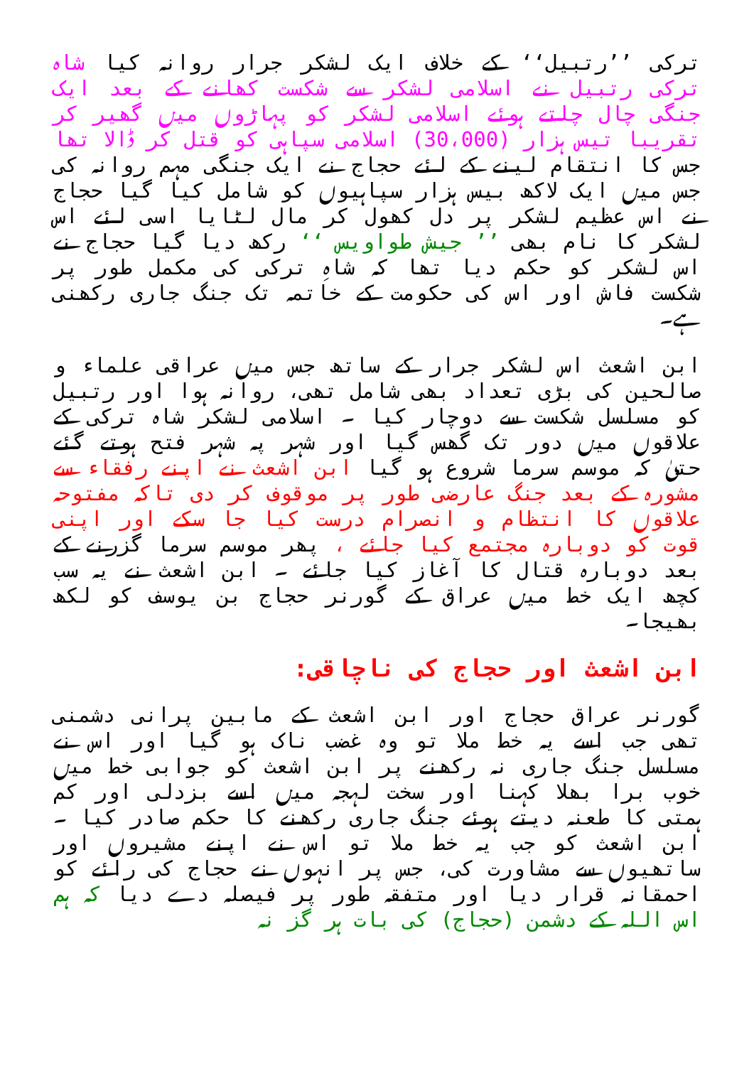ترکی ’’رتبیل‘‘ کے خلاف ایک لشکر جرار روانہ کیا شاہ ترکی رتبیل نے اسلامی لشکر سے شکست کھانے کے بعد ایک جنگی چال چلتے ہوئے اسلامی لشکر کو پہاڑوں میں گھیر کر تقریبا تیس ہزار (30،000) اسلامی سپاہی کو قتل کر ڈالا تھا جس کا انتقام لینے کے لئے حجاج نے ایک جنگی مہم روانہ کی جس میں ایک لاکھ بیس ہزار سپاہیوں کو شامل کیا گیا حجاج نے اس عظیم لشکر پر دل کھول کر مال لٹایا اسی لئے اس لشکر کا نام بھی ’’ جیش طواویس ‘‘ رکھ دیا گیا حجاج نے اس لشکر کو حکم دیا تھا کہ شاہِ ترکی کی مکمل طور پر شکست فاش اور اس کی حکومت کے خاتمہ تک جنگ جاری رکھنی ہے۔
ابن اشعث اس لشکر جرار کے ساتھ جس میں عراقی علماء و صالحین کی بڑی تعداد بھی شامل تھی، روانہ ہوا اور رتبیل کو مسلسل شکست سے دوچار کیا ۔ اسلامی لشکر شاہ ترکی کے علاقوں میں دور تک گھس گیا اور شہر پہ شہر فتح ہوتے گئے حتیٰ کہ موسم سرما شروع ہو گیا ابن اشعث نے اپنے رفقاء سے مشورہ کے بعد جنگ عارضی طور پر موقوف کر دی تاکہ مفتوحہ علاقوں کا انتظام و انصرام درست کیا جا سکے اور اپنی قوت کو دوبارہ مجتمع کیا جائے ، پھر موسم سرما گزرنے کے بعد دوبارہ قتال کا آغاز کیا جائے ۔ ابن اشعث نے یہ سب کچھ ایک خط میں عراق کے گورنر حجاج بن یوسف کو لکھ بھیجا۔
ابن اشعث اور حجاج کی ناچاقی:
گورنر عراق حجاج اور ابن اشعث کے مابین پرانی دشمنی تھی جب اسے یہ خط ملا تو وہ غضب ناک ہو گیا اور اس نے مسلسل جنگ جاری نہ رکھنے پر ابن اشعث کو جوابی خط میں خوب برا بھلا کہنا اور سخت لہجہ میں اسے بزدلی اور کم ہمتی کا طعنہ دیتے ہوئے جنگ جاری رکھنے کا حکم صادر کیا ۔ ابن اشعث کو جب یہ خط ملا تو اس نے اپنے مشیروں اور ساتھیوں سے مشاورت کی، جس پر انہوں نے حجاج کی رائے کو احمقانہ قرار دیا اور متفقہ طور پر فیصلہ دے دیا کہ ہم اس اللہ کے دشمن (حجاج) کی بات ہر گز نہ